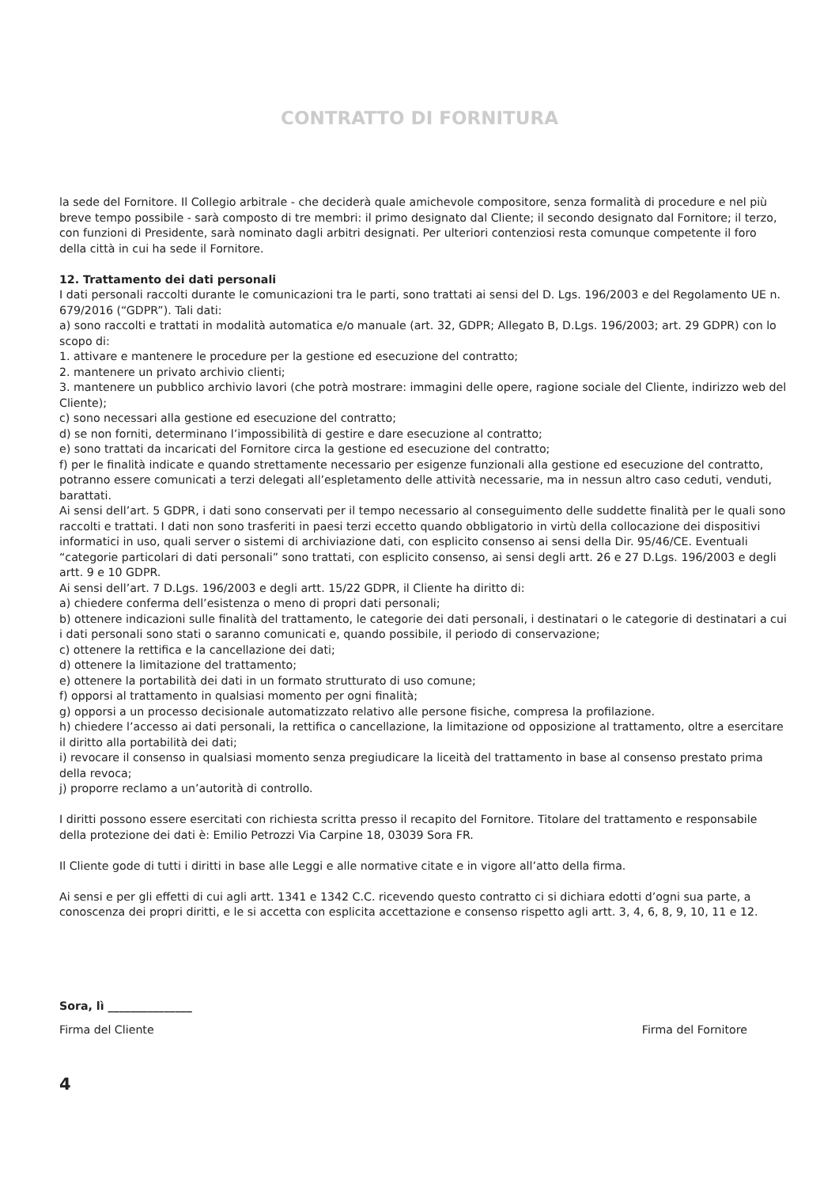CONTRATTO DI FORNITURA
la sede del Fornitore. Il Collegio arbitrale - che deciderà quale amichevole compositore, senza formalità di procedure e nel più breve tempo possibile - sarà composto di tre membri: il primo designato dal Cliente; il secondo designato dal Fornitore; il terzo, con funzioni di Presidente, sarà nominato dagli arbitri designati. Per ulteriori contenziosi resta comunque competente il foro della città in cui ha sede il Fornitore.
12. Trattamento dei dati personali
I dati personali raccolti durante le comunicazioni tra le parti, sono trattati ai sensi del D. Lgs. 196/2003 e del Regolamento UE n. 679/2016 (“GDPR”). Tali dati:
a) sono raccolti e trattati in modalità automatica e/o manuale (art. 32, GDPR; Allegato B, D.Lgs. 196/2003; art. 29 GDPR) con lo scopo di:
1. attivare e mantenere le procedure per la gestione ed esecuzione del contratto;
2. mantenere un privato archivio clienti;
3. mantenere un pubblico archivio lavori (che potrà mostrare: immagini delle opere, ragione sociale del Cliente, indirizzo web del Cliente);
c) sono necessari alla gestione ed esecuzione del contratto;
d) se non forniti, determinano l’impossibilità di gestire e dare esecuzione al contratto;
e) sono trattati da incaricati del Fornitore circa la gestione ed esecuzione del contratto;
f) per le finalità indicate e quando strettamente necessario per esigenze funzionali alla gestione ed esecuzione del contratto, potranno essere comunicati a terzi delegati all’espletamento delle attività necessarie, ma in nessun altro caso ceduti, venduti, barattati.
Ai sensi dell’art. 5 GDPR, i dati sono conservati per il tempo necessario al conseguimento delle suddette finalità per le quali sono raccolti e trattati. I dati non sono trasferiti in paesi terzi eccetto quando obbligatorio in virtù della collocazione dei dispositivi informatici in uso, quali server o sistemi di archiviazione dati, con esplicito consenso ai sensi della Dir. 95/46/CE. Eventuali “categorie particolari di dati personali” sono trattati, con esplicito consenso, ai sensi degli artt. 26 e 27 D.Lgs. 196/2003 e degli artt. 9 e 10 GDPR.
Ai sensi dell’art. 7 D.Lgs. 196/2003 e degli artt. 15/22 GDPR, il Cliente ha diritto di:
a) chiedere conferma dell’esistenza o meno di propri dati personali;
b) ottenere indicazioni sulle finalità del trattamento, le categorie dei dati personali, i destinatari o le categorie di destinatari a cui i dati personali sono stati o saranno comunicati e, quando possibile, il periodo di conservazione;
c) ottenere la rettifica e la cancellazione dei dati;
d) ottenere la limitazione del trattamento;
e) ottenere la portabilità dei dati in un formato strutturato di uso comune;
f) opporsi al trattamento in qualsiasi momento per ogni finalità;
g) opporsi a un processo decisionale automatizzato relativo alle persone fisiche, compresa la profilazione.
h) chiedere l’accesso ai dati personali, la rettifica o cancellazione, la limitazione od opposizione al trattamento, oltre a esercitare il diritto alla portabilità dei dati;
i) revocare il consenso in qualsiasi momento senza pregiudicare la liceità del trattamento in base al consenso prestato prima della revoca;
j) proporre reclamo a un’autorità di controllo.
I diritti possono essere esercitati con richiesta scritta presso il recapito del Fornitore. Titolare del trattamento e responsabile della protezione dei dati è: Emilio Petrozzi Via Carpine 18, 03039 Sora FR.
Il Cliente gode di tutti i diritti in base alle Leggi e alle normative citate e in vigore all’atto della firma.
Ai sensi e per gli effetti di cui agli artt. 1341 e 1342 C.C. ricevendo questo contratto ci si dichiara edotti d’ogni sua parte, a conoscenza dei propri diritti, e le si accetta con esplicita accettazione e consenso rispetto agli artt. 3, 4, 6, 8, 9, 10, 11 e 12.
Sora, lì _______________
Firma del Cliente Firma del Fornitore
4